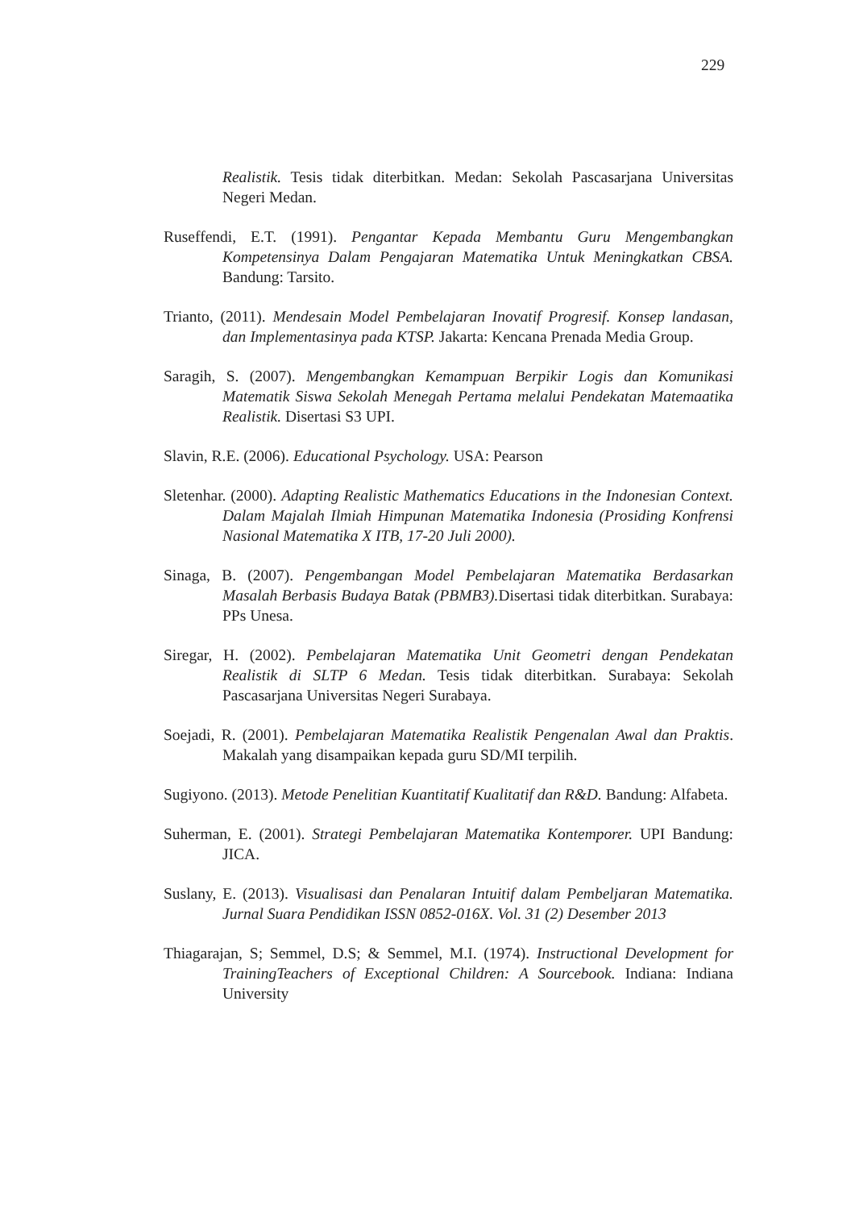229
Realistik. Tesis tidak diterbitkan. Medan: Sekolah Pascasarjana Universitas Negeri Medan.
Ruseffendi, E.T. (1991). Pengantar Kepada Membantu Guru Mengembangkan Kompetensinya Dalam Pengajaran Matematika Untuk Meningkatkan CBSA. Bandung: Tarsito.
Trianto, (2011). Mendesain Model Pembelajaran Inovatif Progresif. Konsep landasan, dan Implementasinya pada KTSP. Jakarta: Kencana Prenada Media Group.
Saragih, S. (2007). Mengembangkan Kemampuan Berpikir Logis dan Komunikasi Matematik Siswa Sekolah Menegah Pertama melalui Pendekatan Matemaatika Realistik. Disertasi S3 UPI.
Slavin, R.E. (2006). Educational Psychology. USA: Pearson
Sletenhar. (2000). Adapting Realistic Mathematics Educations in the Indonesian Context. Dalam Majalah Ilmiah Himpunan Matematika Indonesia (Prosiding Konfrensi Nasional Matematika X ITB, 17-20 Juli 2000).
Sinaga, B. (2007). Pengembangan Model Pembelajaran Matematika Berdasarkan Masalah Berbasis Budaya Batak (PBMB3). Disertasi tidak diterbitkan. Surabaya: PPs Unesa.
Siregar, H. (2002). Pembelajaran Matematika Unit Geometri dengan Pendekatan Realistik di SLTP 6 Medan. Tesis tidak diterbitkan. Surabaya: Sekolah Pascasarjana Universitas Negeri Surabaya.
Soejadi, R. (2001). Pembelajaran Matematika Realistik Pengenalan Awal dan Praktis. Makalah yang disampaikan kepada guru SD/MI terpilih.
Sugiyono. (2013). Metode Penelitian Kuantitatif Kualitatif dan R&D. Bandung: Alfabeta.
Suherman, E. (2001). Strategi Pembelajaran Matematika Kontemporer. UPI Bandung: JICA.
Suslany, E. (2013). Visualisasi dan Penalaran Intuitif dalam Pembeljaran Matematika. Jurnal Suara Pendidikan ISSN 0852-016X. Vol. 31 (2) Desember 2013
Thiagarajan, S; Semmel, D.S; & Semmel, M.I. (1974). Instructional Development for TrainingTeachers of Exceptional Children: A Sourcebook. Indiana: Indiana University